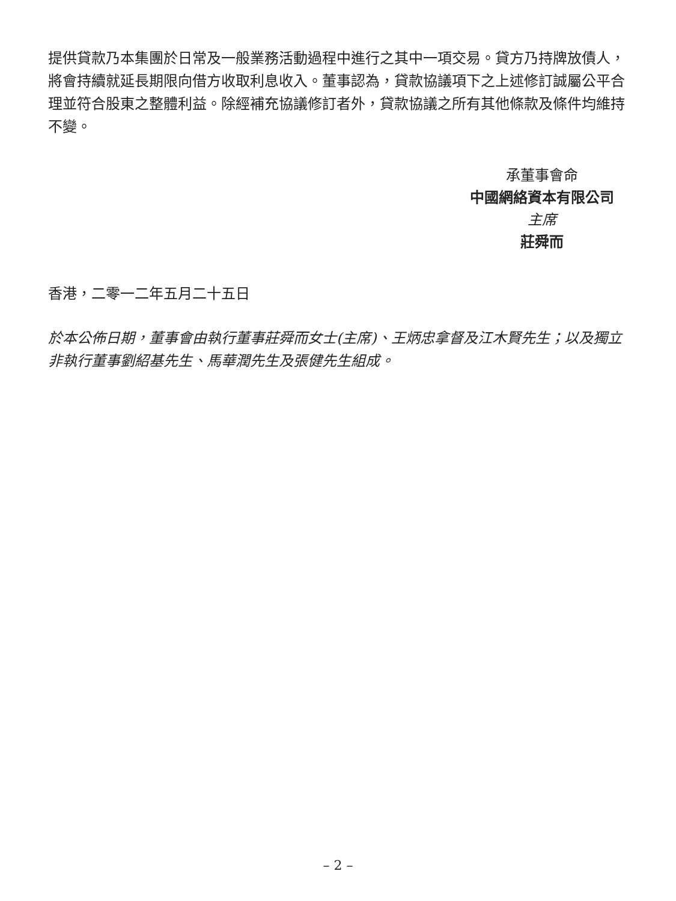提供貸款乃本集團於日常及一般業務活動過程中進行之其中一項交易。貸方乃持牌放債人，將會持續就延長期限向借方收取利息收入。董事認為，貸款協議項下之上述修訂誠屬公平合理並符合股東之整體利益。除經補充協議修訂者外，貸款協議之所有其他條款及條件均維持不變。
承董事會命
中國網絡資本有限公司
主席
莊舜而
香港，二零一二年五月二十五日
於本公佈日期，董事會由執行董事莊舜而女士(主席)、王炳忠拿督及江木賢先生；以及獨立非執行董事劉紹基先生、馬華潤先生及張健先生組成。
– 2 –